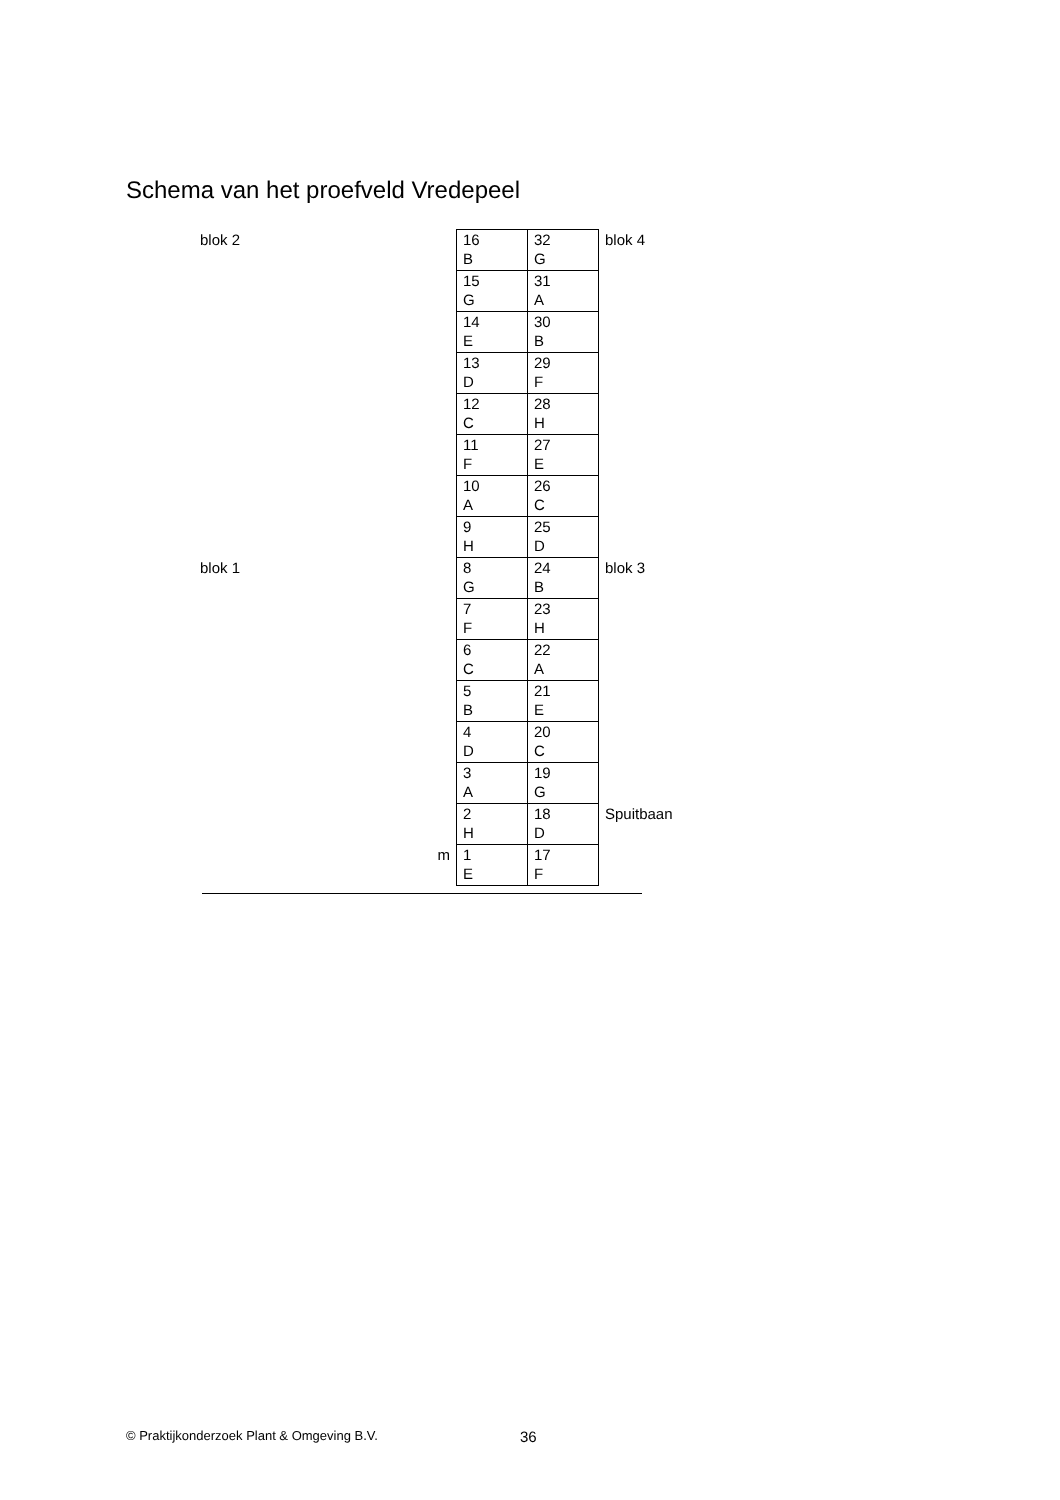Schema van het proefveld Vredepeel
| blok 2 | | 16 B | 32 G | blok 4 |
| | | 15 G | 31 A | |
| | | 14 E | 30 B | |
| | | 13 D | 29 F | |
| | | 12 C | 28 H | |
| | | 11 F | 27 E | |
| | | 10 A | 26 C | |
| | | 9 H | 25 D | |
| blok 1 | | 8 G | 24 B | blok 3 |
| | | 7 F | 23 H | |
| | | 6 C | 22 A | |
| | | 5 B | 21 E | |
| | | 4 D | 20 C | |
| | | 3 A | 19 G | |
| | | 2 H | 18 D | Spuitbaan |
| | m | 1 E | 17 F | |
© Praktijkonderzoek Plant & Omgeving B.V.
36